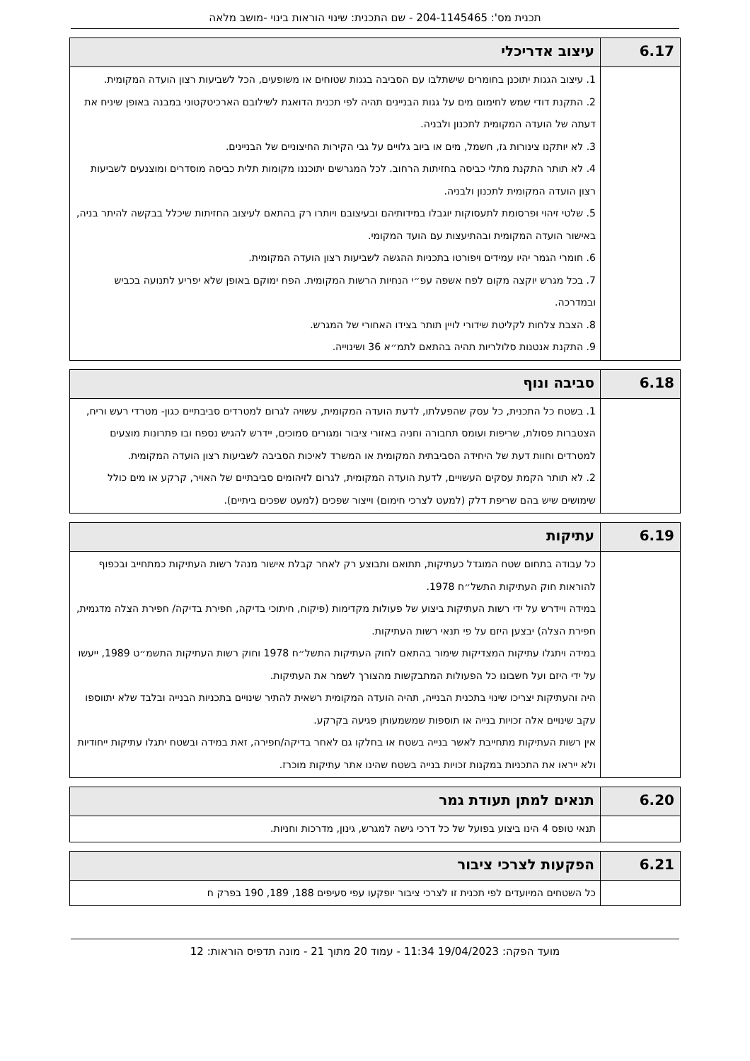תכנית מס': 204-1145465 - שם התכנית: שינוי הוראות בינוי -מושב מלאה
| 6.17 | עיצוב אדריכלי |
| --- | --- |
| | 1. עיצוב הגגות יתוכנן בחומרים שישתלבו עם הסביבה בגגות שטוחים או משופעים, הכל לשביעות רצון הועדה המקומית. 2. התקנת דודי שמש לחימום מים על גגות הבניינים תהיה לפי תכנית הדואגת לשילובם הארכיטקטוני במבנה באופן שיניח את דעתה של הועדה המקומית לתכנון ולבניה. 3. לא יותקנו צינורות גז, חשמל, מים או ביוב גלויים על גבי הקירות החיצוניים של הבניינים. 4. לא תותר התקנת מתלי כביסה בחזיתות הרחוב. לכל המגרשים יתוכננו מקומות תלית כביסה מוסדרים ומוצנעים לשביעות רצון הועדה המקומית לתכנון ולבניה. 5. שלטי זיהוי ופרסומת לתעסוקות יוגבלו במידותיהם ובעיצובם ויותרו רק בהתאם לעיצוב החזיתות שיכלל בבקשה להיתר בניה, באישור הועדה המקומית ובהתיעצות עם הועד המקומי. 6. חומרי הגמר יהיו עמידים ויפורטו בתכניות ההגשה לשביעות רצון הועדה המקומית. 7. בכל מגרש יוקצה מקום לפח אשפה עפ״י הנחיות הרשות המקומית. הפח ימוקם באופן שלא יפריע לתנועה בכביש ובמדרכה. 8. הצבת צלחות לקליטת שידורי לויין תותר בצידו האחורי של המגרש. 9. התקנת אנטנות סלולריות תהיה בהתאם לתמ״א 36 ושינוייה. |
| 6.18 | סביבה ונוף |
| --- | --- |
| | 1. בשטח כל התכנית, כל עסק שהפעלתו, לדעת הועדה המקומית, עשויה לגרום למטרדים סביבתיים כגון- מטרדי רעש וריח, הצטברות פסולת, שריפות ועומס תחבורה וחניה באזורי ציבור ומגורים סמוכים, יידרש להגיש נספח ובו פתרונות מוצעים למטרדים וחוות דעת של היחידה הסביבתית המקומית או המשרד לאיכות הסביבה לשביעות רצון הועדה המקומית. 2. לא תותר הקמת עסקים העשויים, לדעת הועדה המקומית, לגרום לזיהומים סביבתיים של האויר, קרקע או מים כולל שימושים שיש בהם שריפת דלק (למעט לצרכי חימום) וייצור שפכים (למעט שפכים ביתיים). |
| 6.19 | עתיקות |
| --- | --- |
| | כל עבודה בתחום שטח המוגדל כעתיקות, תתואם ותבוצע רק לאחר קבלת אישור מנהל רשות העתיקות כמתחייב ובכפוף להוראות חוק העתיקות התשל״ח 1978. במידה ויידרש על ידי רשות העתיקות ביצוע של פעולות מקדימות (פיקוח, חיתוכי בדיקה, חפירת בדיקה/ חפירת הצלה מדגמית, חפירת הצלה) יבצען היזם על פי תנאי רשות העתיקות. במידה ויתגלו עתיקות המצדיקות שימור בהתאם לחוק העתיקות התשל״ח 1978 וחוק רשות העתיקות התשמ״ט 1989, ייעשו על ידי היזם ועל חשבונו כל הפעולות המתבקשות מהצורך לשמר את העתיקות. היה והעתיקות יצריכו שינוי בתכנית הבנייה, תהיה הועדה המקומית רשאית להתיר שינויים בתכניות הבנייה ובלבד שלא יתווספו עקב שינויים אלה זכויות בנייה או תוספות שמשמעותן פגיעה בקרקע. אין רשות העתיקות מתחייבת לאשר בנייה בשטח או בחלקו גם לאחר בדיקה/חפירה, זאת במידה ובשטח יתגלו עתיקות ייחודיות ולא ייראו את התכניות במקנות זכויות בנייה בשטח שהינו אתר עתיקות מוכרז. |
| 6.20 | תנאים למתן תעודת גמר |
| --- | --- |
| | תנאי טופס 4 הינו ביצוע בפועל של כל דרכי גישה למגרש, גינון, מדרכות וחניות. |
| 6.21 | הפקעות לצרכי ציבור |
| --- | --- |
| | כל השטחים המיועדים לפי תכנית זו לצרכי ציבור יופקעו עפי סעיפים 188, 189, 190 בפרק ח |
מועד הפקה: 19/04/2023 11:34 - עמוד 20 מתוך 21 - מונה תדפיס הוראות: 12